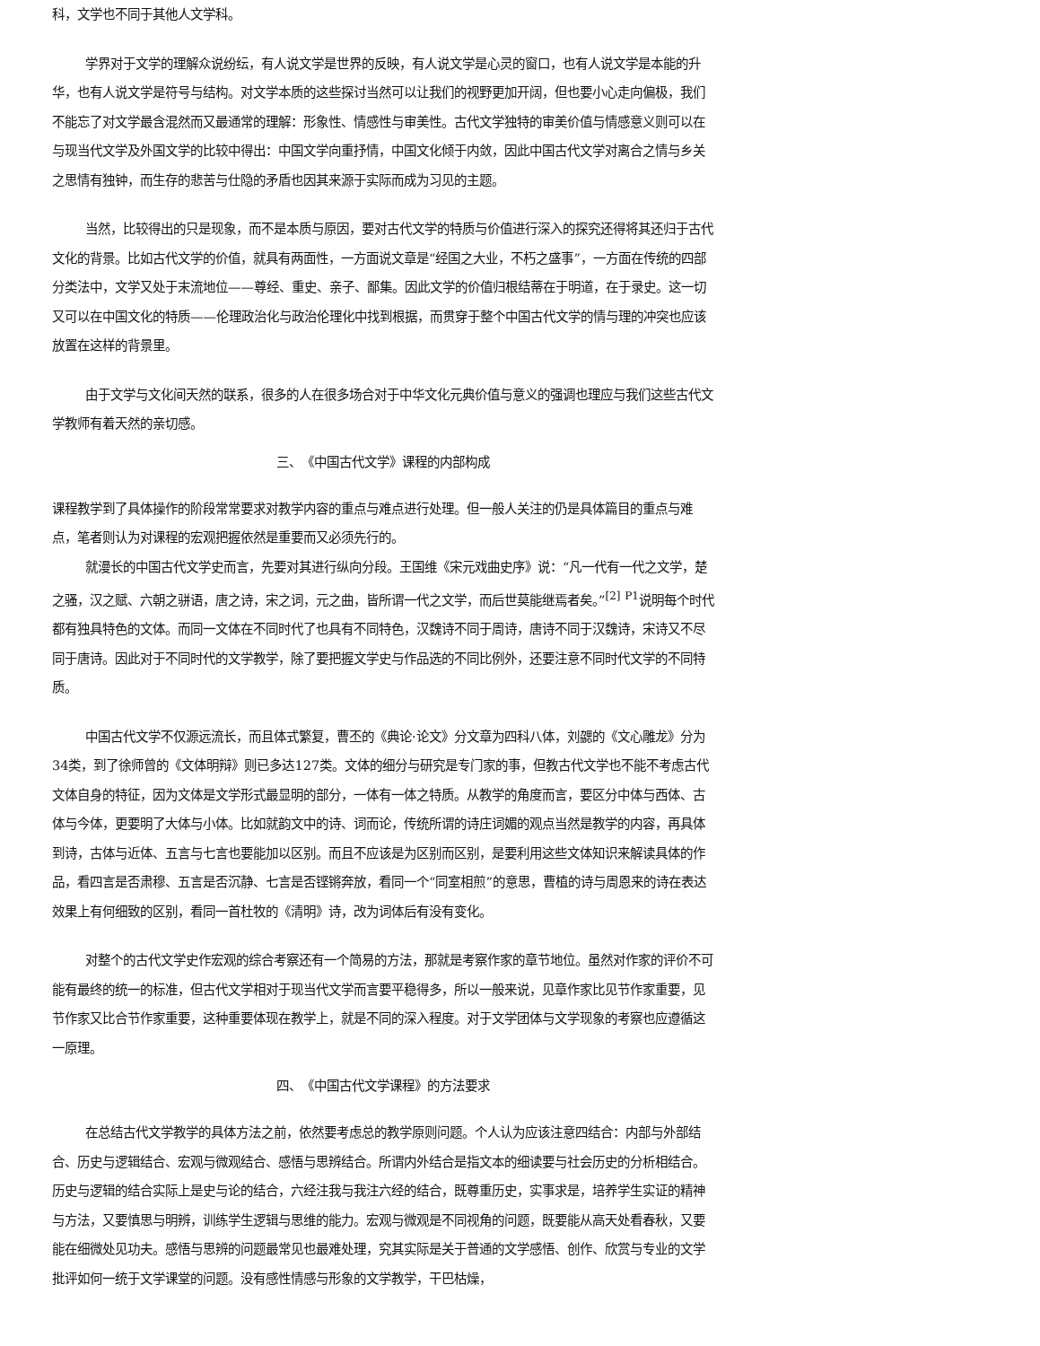科，文学也不同于其他人文学科。
学界对于文学的理解众说纷纭，有人说文学是世界的反映，有人说文学是心灵的窗口，也有人说文学是本能的升华，也有人说文学是符号与结构。对文学本质的这些探讨当然可以让我们的视野更加开阔，但也要小心走向偏极，我们不能忘了对文学最含混然而又最通常的理解：形象性、情感性与审美性。古代文学独特的审美价值与情感意义则可以在与现当代文学及外国文学的比较中得出：中国文学向重抒情，中国文化倾于内敛，因此中国古代文学对离合之情与乡关之思情有独钟，而生存的悲苦与仕隐的矛盾也因其来源于实际而成为习见的主题。
当然，比较得出的只是现象，而不是本质与原因，要对古代文学的特质与价值进行深入的探究还得将其还归于古代文化的背景。比如古代文学的价值，就具有两面性，一方面说文章是“经国之大业，不朽之盛事”，一方面在传统的四部分类法中，文学又处于末流地位——尊经、重史、亲子、鄙集。因此文学的价值归根结蒂在于明道，在于录史。这一切又可以在中国文化的特质——伦理政治化与政治伦理化中找到根据，而贯穿于整个中国古代文学的情与理的冲突也应该放置在这样的背景里。
由于文学与文化间天然的联系，很多的人在很多场合对于中华文化元典价值与意义的强调也理应与我们这些古代文学教师有着天然的亲切感。
三、　《中国古代文学》课程的内部构成
课程教学到了具体操作的阶段常常要求对教学内容的重点与难点进行处理。但一般人关注的仍是具体篇目的重点与难点，笔者则认为对课程的宏观把握依然是重要而又必须先行的。
就漫长的中国古代文学史而言，先要对其进行纵向分段。王国维《宋元戏曲史序》说：“凡一代有一代之文学，楚之骚，汉之赋、六朝之骈语，唐之诗，宋之词，元之曲，皆所谓一代之文学，而后世莫能继焉者矣。”<sup>[2]</sup> <sup>P1</sup>说明每个时代都有独具特色的文体。而同一文体在不同时代了也具有不同特色，汉魏诗不同于周诗，唐诗不同于汉魏诗，宋诗又不尽同于唐诗。因此对于不同时代的文学教学，除了要把握文学史与作品选的不同比例外，还要注意不同时代文学的不同特质。
中国古代文学不仅源远流长，而且体式繁复，曹丕的《典论·论文》分文章为四科八体，刘勰的《文心雕龙》分为34类，到了徐师曾的《文体明辩》则已多达127类。文体的细分与研究是专门家的事，但教古代文学也不能不考虑古代文体自身的特征，因为文体是文学形式最显明的部分，一体有一体之特质。从教学的角度而言，要区分中体与西体、古体与今体，更要明了大体与小体。比如就韵文中的诗、词而论，传统所谓的诗庄词媚的观点当然是教学的内容，再具体到诗，古体与近体、五言与七言也要能加以区别。而且不应该是为区别而区别，是要利用这些文体知识来解读具体的作品，看四言是否肃穆、五言是否沉静、七言是否铿锵奔放，看同一个“同室相煎”的意思，曹植的诗与周恩来的诗在表达效果上有何细致的区别，看同一首杜牧的《清明》诗，改为词体后有没有变化。
对整个的古代文学史作宏观的综合考察还有一个简易的方法，那就是考察作家的章节地位。虽然对作家的评价不可能有最终的统一的标准，但古代文学相对于现当代文学而言要平稳得多，所以一般来说，见章作家比见节作家重要，见节作家又比合节作家重要，这种重要体现在教学上，就是不同的深入程度。对于文学团体与文学现象的考察也应遵循这一原理。
四、　《中国古代文学课程》的方法要求
在总结古代文学教学的具体方法之前，依然要考虑总的教学原则问题。个人认为应该注意四结合：内部与外部结合、历史与逻辑结合、宏观与微观结合、感悟与思辨结合。所谓内外结合是指文本的细读要与社会历史的分析相结合。历史与逻辑的结合实际上是史与论的结合，六经注我与我注六经的结合，既尊重历史，实事求是，培养学生实证的精神与方法，又要慎思与明辨，训练学生逻辑与思维的能力。宏观与微观是不同视角的问题，既要能从高天处看春秋，又要能在细微处见功夫。感悟与思辨的问题最常见也最难处理，究其实际是关于普通的文学感悟、创作、欣赏与专业的文学批评如何一统于文学课堂的问题。没有感性情感与形象的文学教学，干巴枯燥，